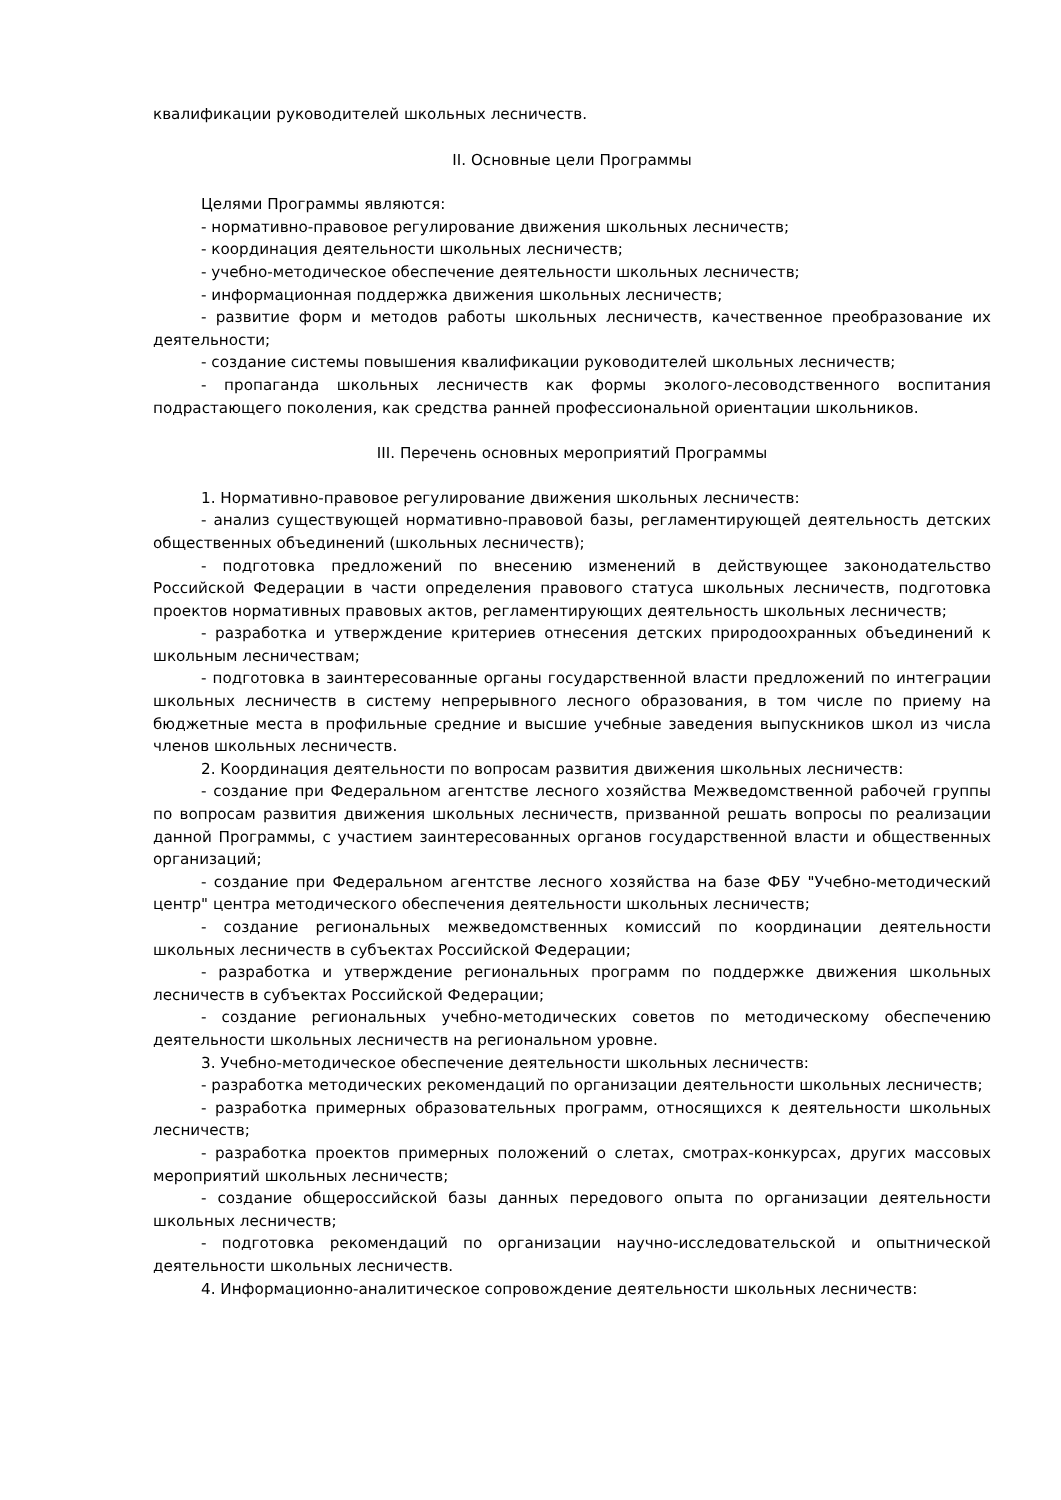квалификации руководителей школьных лесничеств.
II. Основные цели Программы
Целями Программы являются:
- нормативно-правовое регулирование движения школьных лесничеств;
- координация деятельности школьных лесничеств;
- учебно-методическое обеспечение деятельности школьных лесничеств;
- информационная поддержка движения школьных лесничеств;
- развитие форм и методов работы школьных лесничеств, качественное преобразование их деятельности;
- создание системы повышения квалификации руководителей школьных лесничеств;
- пропаганда школьных лесничеств как формы эколого-лесоводственного воспитания подрастающего поколения, как средства ранней профессиональной ориентации школьников.
III. Перечень основных мероприятий Программы
1. Нормативно-правовое регулирование движения школьных лесничеств:
- анализ существующей нормативно-правовой базы, регламентирующей деятельность детских общественных объединений (школьных лесничеств);
- подготовка предложений по внесению изменений в действующее законодательство Российской Федерации в части определения правового статуса школьных лесничеств, подготовка проектов нормативных правовых актов, регламентирующих деятельность школьных лесничеств;
- разработка и утверждение критериев отнесения детских природоохранных объединений к школьным лесничествам;
- подготовка в заинтересованные органы государственной власти предложений по интеграции школьных лесничеств в систему непрерывного лесного образования, в том числе по приему на бюджетные места в профильные средние и высшие учебные заведения выпускников школ из числа членов школьных лесничеств.
2. Координация деятельности по вопросам развития движения школьных лесничеств:
- создание при Федеральном агентстве лесного хозяйства Межведомственной рабочей группы по вопросам развития движения школьных лесничеств, призванной решать вопросы по реализации данной Программы, с участием заинтересованных органов государственной власти и общественных организаций;
- создание при Федеральном агентстве лесного хозяйства на базе ФБУ "Учебно-методический центр" центра методического обеспечения деятельности школьных лесничеств;
- создание региональных межведомственных комиссий по координации деятельности школьных лесничеств в субъектах Российской Федерации;
- разработка и утверждение региональных программ по поддержке движения школьных лесничеств в субъектах Российской Федерации;
- создание региональных учебно-методических советов по методическому обеспечению деятельности школьных лесничеств на региональном уровне.
3. Учебно-методическое обеспечение деятельности школьных лесничеств:
- разработка методических рекомендаций по организации деятельности школьных лесничеств;
- разработка примерных образовательных программ, относящихся к деятельности школьных лесничеств;
- разработка проектов примерных положений о слетах, смотрах-конкурсах, других массовых мероприятий школьных лесничеств;
- создание общероссийской базы данных передового опыта по организации деятельности школьных лесничеств;
- подготовка рекомендаций по организации научно-исследовательской и опытнической деятельности школьных лесничеств.
4. Информационно-аналитическое сопровождение деятельности школьных лесничеств: